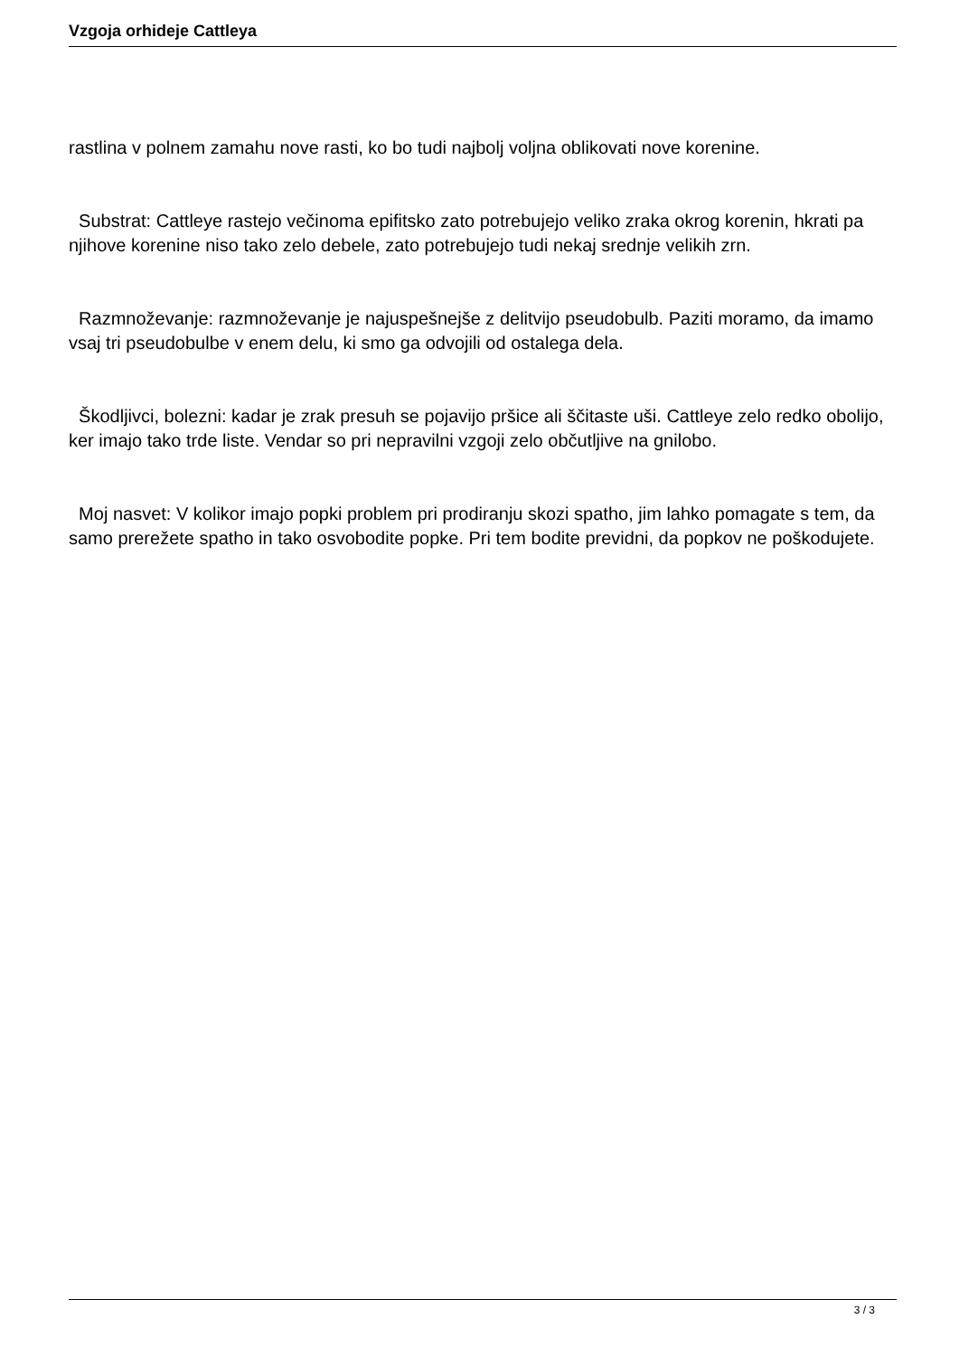Vzgoja orhideje Cattleya
rastlina v polnem zamahu nove rasti, ko bo tudi najbolj voljna oblikovati nove korenine.
Substrat: Cattleye rastejo večinoma epifitsko zato potrebujejo veliko zraka okrog korenin, hkrati pa njihove korenine niso tako zelo debele, zato potrebujejo tudi nekaj srednje velikih zrn.
Razmnoževanje: razmnoževanje je najuspešnejše z delitvijo pseudobulb. Paziti moramo, da imamo vsaj tri pseudobulbe v enem delu, ki smo ga odvojili od ostalega dela.
Škodljivci, bolezni: kadar je zrak presuh se pojavijo pršice ali ščitaste uši. Cattleye zelo redko obolijo, ker imajo tako trde liste. Vendar so pri nepravilni vzgoji zelo občutljive na gnilobo.
Moj nasvet: V kolikor imajo popki problem pri prodiranju skozi spatho, jim lahko pomagate s tem, da samo prerežete spatho in tako osvobodite popke. Pri tem bodite previdni, da popkov ne poškodujete.
3 / 3